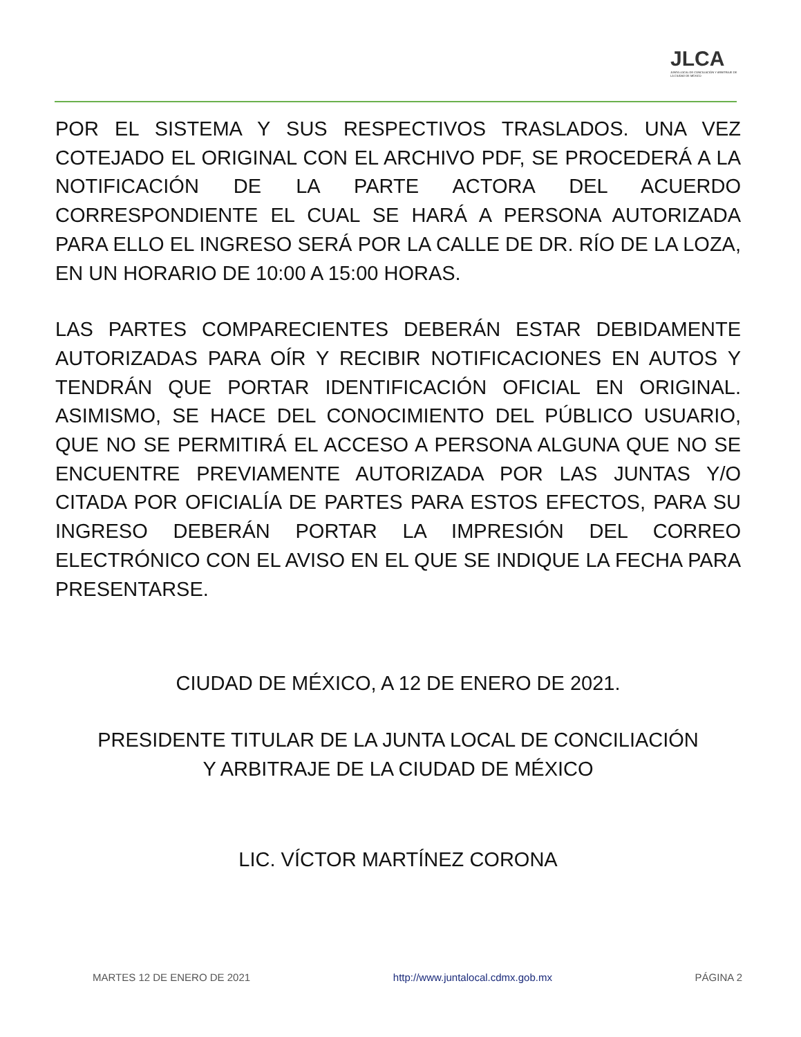JLCA
JUNTA LOCAL DE CONCILIACIÓN Y ARBITRAJE DE LA CIUDAD DE MÉXICO
POR EL SISTEMA Y SUS RESPECTIVOS TRASLADOS. UNA VEZ COTEJADO EL ORIGINAL CON EL ARCHIVO PDF, SE PROCEDERÁ A LA NOTIFICACIÓN DE LA PARTE ACTORA DEL ACUERDO CORRESPONDIENTE EL CUAL SE HARÁ A PERSONA AUTORIZADA PARA ELLO EL INGRESO SERÁ POR LA CALLE DE DR. RÍO DE LA LOZA, EN UN HORARIO DE 10:00 A 15:00 HORAS.
LAS PARTES COMPARECIENTES DEBERÁN ESTAR DEBIDAMENTE AUTORIZADAS PARA OÍR Y RECIBIR NOTIFICACIONES EN AUTOS Y TENDRÁN QUE PORTAR IDENTIFICACIÓN OFICIAL EN ORIGINAL. ASIMISMO, SE HACE DEL CONOCIMIENTO DEL PÚBLICO USUARIO, QUE NO SE PERMITIRÁ EL ACCESO A PERSONA ALGUNA QUE NO SE ENCUENTRE PREVIAMENTE AUTORIZADA POR LAS JUNTAS Y/O CITADA POR OFICIALÍA DE PARTES PARA ESTOS EFECTOS, PARA SU INGRESO DEBERÁN PORTAR LA IMPRESIÓN DEL CORREO ELECTRÓNICO CON EL AVISO EN EL QUE SE INDIQUE LA FECHA PARA PRESENTARSE.
CIUDAD DE MÉXICO, A 12 DE ENERO DE 2021.
PRESIDENTE TITULAR DE LA JUNTA LOCAL DE CONCILIACIÓN
Y ARBITRAJE DE LA CIUDAD DE MÉXICO
LIC. VÍCTOR MARTÍNEZ CORONA
MARTES 12 DE ENERO DE 2021 http://www.juntalocal.cdmx.gob.mx PÁGINA 2